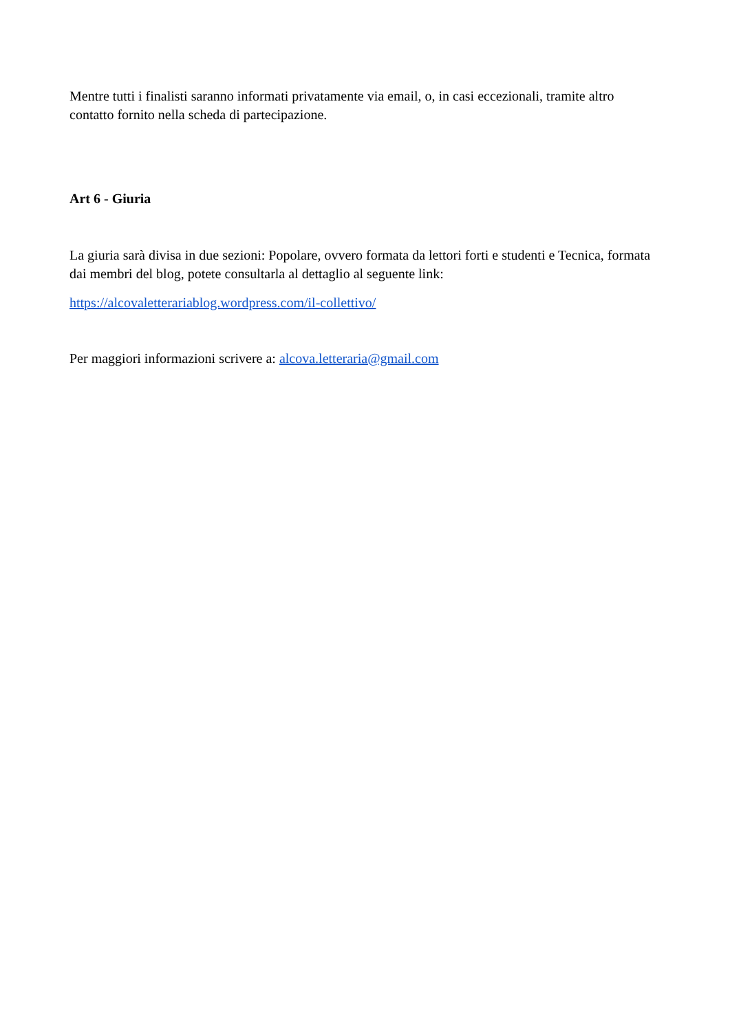Mentre tutti i finalisti saranno informati privatamente via email, o, in casi eccezionali, tramite altro contatto fornito nella scheda di partecipazione.
Art 6 - Giuria
La giuria sarà divisa in due sezioni: Popolare, ovvero formata da lettori forti e studenti e Tecnica, formata dai membri del blog, potete consultarla al dettaglio al seguente link:
https://alcovaletterariablog.wordpress.com/il-collettivo/
Per maggiori informazioni scrivere a: alcova.letteraria@gmail.com